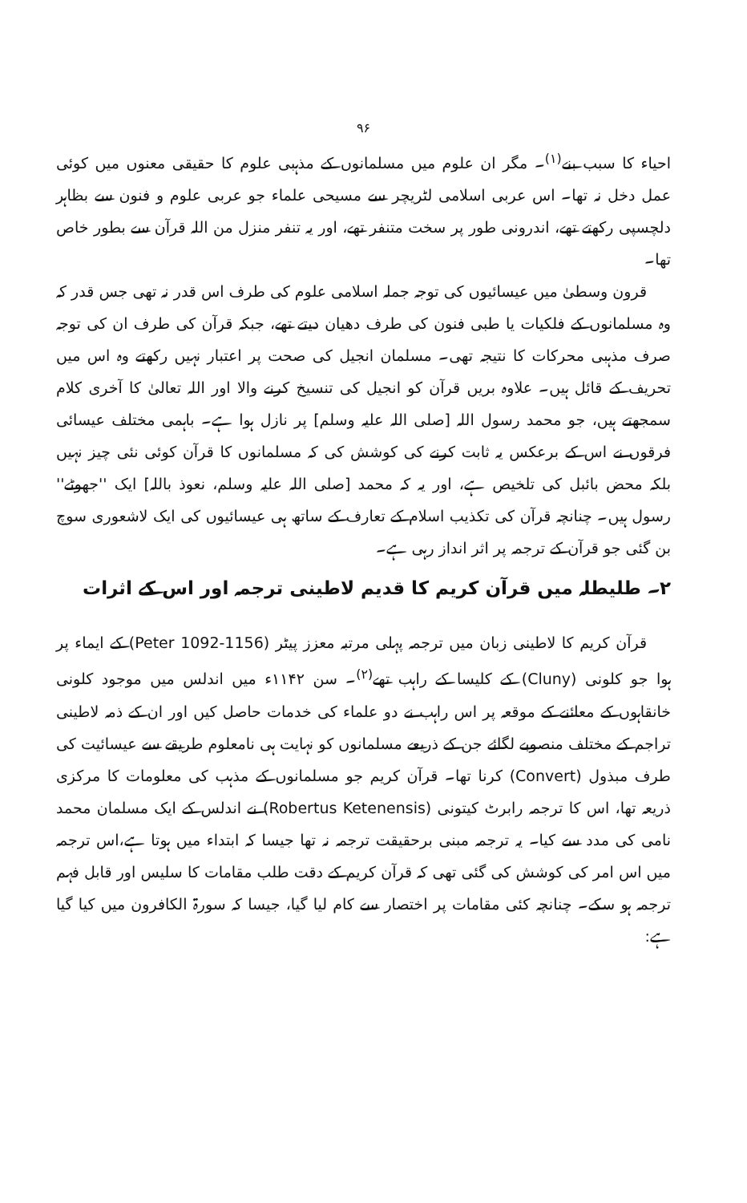۹۶
احیاء کا سبب بنے<sup>(۱)</sup>۔ مگر ان علوم میں مسلمانوں کے مذہبی علوم کا حقیقی معنوں میں کوئی عمل دخل نہ تھا۔ اس عربی اسلامی لٹریچر سے مسیحی علماء جو عربی علوم و فنون سے بظاہر دلچسپی رکھتے تھے، اندرونی طور پر سخت متنفر تھے، اور یہ تنفر منزل من اللہ قرآن سے بطور خاص تھا۔
قرون وسطیٰ میں عیسائیوں کی توجہ جملہ اسلامی علوم کی طرف اس قدر نہ تھی جس قدر کہ وہ مسلمانوں کے فلکیات یا طبی فنون کی طرف دھیان دیتے تھے، جبکہ قرآن کی طرف ان کی توجہ صرف مذہبی محرکات کا نتیجہ تھی۔ مسلمان انجیل کی صحت پر اعتبار نہیں رکھتے وہ اس میں تحریف کے قائل ہیں۔ علاوہ بریں قرآن کو انجیل کی تنسیخ کرنے والا اور اللہ تعالیٰ کا آخری کلام سمجھتے ہیں، جو محمد رسول اللہ [صلی اللہ علیہ وسلم] پر نازل ہوا ہے۔ باہمی مختلف عیسائی فرقوں نے اس کے برعکس یہ ثابت کرنے کی کوشش کی کہ مسلمانوں کا قرآن کوئی نئی چیز نہیں بلکہ محض بائبل کی تلخیص ہے، اور یہ کہ محمد [صلی اللہ علیہ وسلم، نعوذ باللہ] ایک ''جھوٹے'' رسول ہیں۔ چنانچہ قرآن کی تکذیب اسلام کے تعارف کے ساتھ ہی عیسائیوں کی ایک لاشعوری سوچ بن گئی جو قرآن کے ترجمہ پر اثر انداز رہی ہے۔
۲۔ طلیطلہ میں قرآن کریم کا قدیم لاطینی ترجمہ اور اس کے اثرات
قرآن کریم کا لاطینی زبان میں ترجمہ پہلی مرتبہ معزز پیٹر (Peter 1092-1156) کے ایماء پر ہوا جو کلونی (Cluny) کے کلیسا کے راہب تھے<sup>(۲)</sup>۔ سن ۱۱۴۲ء میں اندلس میں موجود کلونی خانقاہوں کے معائنے کے موقعہ پر اس راہب نے دو علماء کی خدمات حاصل کیں اور ان کے ذمہ لاطینی تراجم کے مختلف منصوبے لگائے جن کے ذریعے مسلمانوں کو نہایت ہی نامعلوم طریقے سے عیسائیت کی طرف مبذول (Convert) کرنا تھا۔ قرآن کریم جو مسلمانوں کے مذہب کی معلومات کا مرکزی ذریعہ تھا، اس کا ترجمہ رابرٹ کیتونی (Robertus Ketenensis) نے اندلس کے ایک مسلمان محمد نامی کی مدد سے کیا۔ یہ ترجمہ مبنی برحقیقت ترجمہ نہ تھا جیسا کہ ابتداء میں ہوتا ہے،اس ترجمہ میں اس امر کی کوشش کی گئی تھی کہ قرآن کریم کے دقت طلب مقامات کا سلیس اور قابل فہم ترجمہ ہو سکے۔ چنانچہ کئی مقامات پر اختصار سے کام لیا گیا، جیسا کہ سورۃ الکافرون میں کیا گیا ہے: